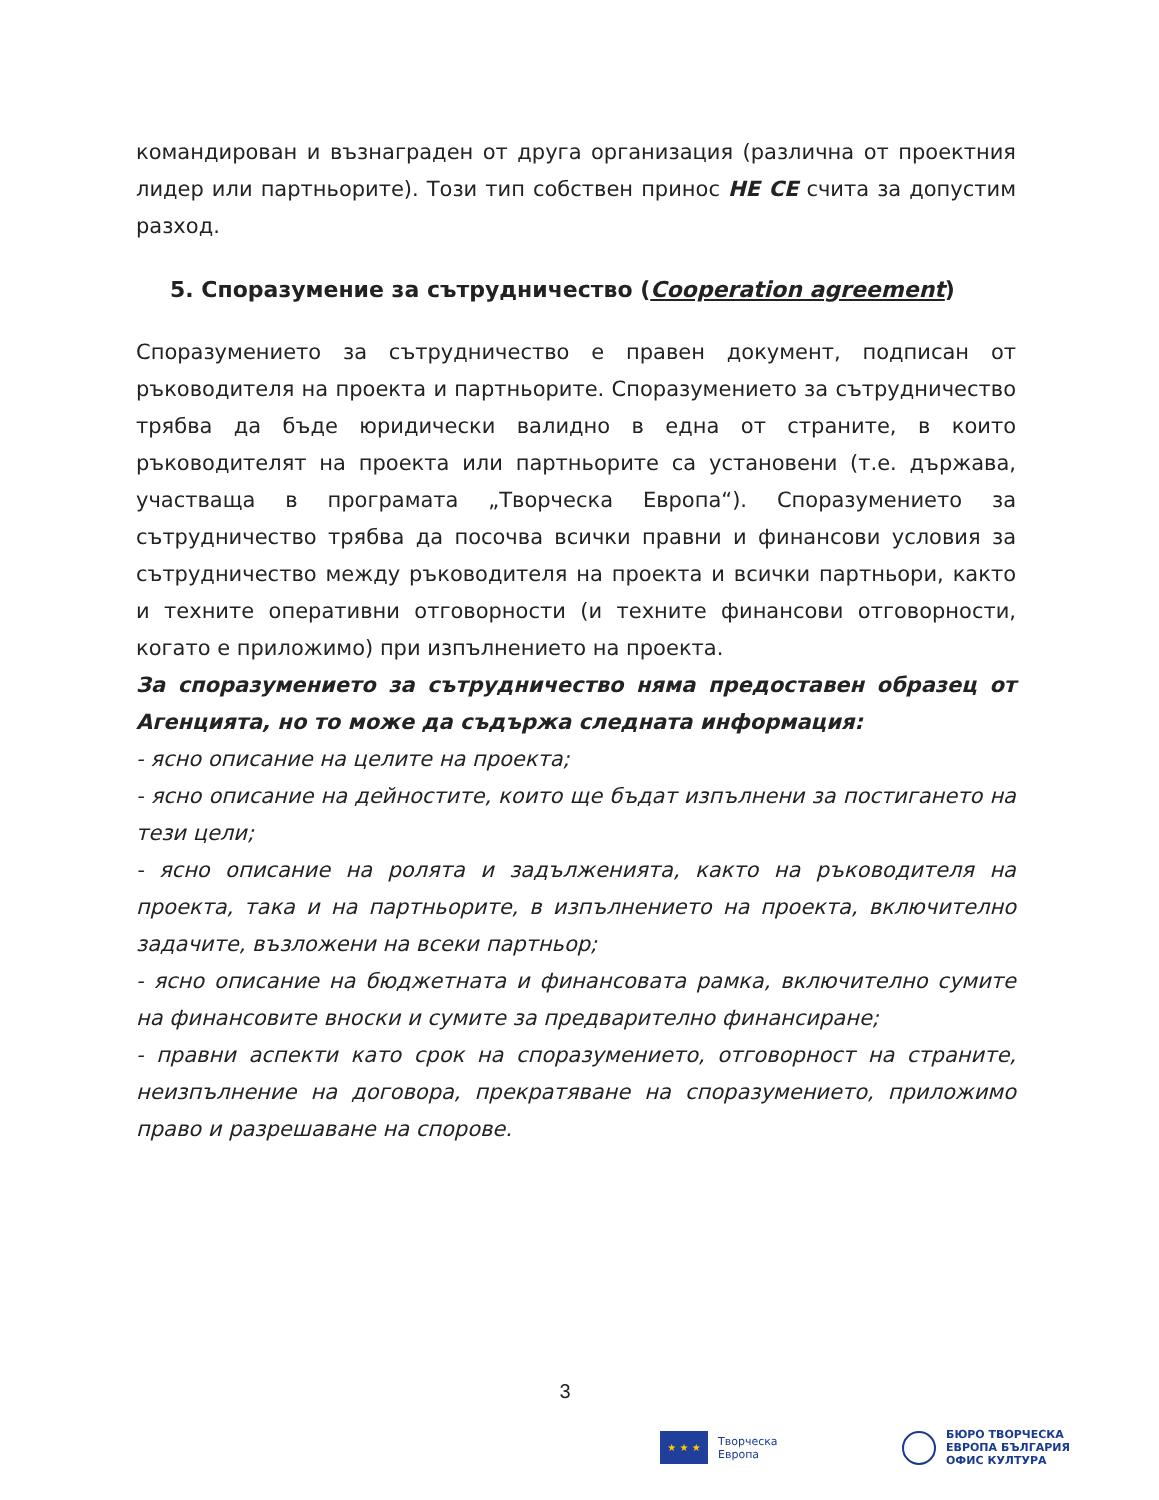командирован и възнаграден от друга организация (различна от проектния лидер или партньорите). Този тип собствен принос НЕ СЕ считa за допустим разход.
5. Споразумение за сътрудничество (Cooperation agreement)
Споразумението за сътрудничество е правен документ, подписан от ръководителя на проекта и партньорите. Споразумението за сътрудничество трябва да бъде юридически валидно в една от страните, в които ръководителят на проекта или партньорите са установени (т.е. държава, участваща в програмата „Творческа Европа“). Споразумението за сътрудничество трябва да посочва всички правни и финансови условия за сътрудничество между ръководителя на проекта и всички партньори, както и техните оперативни отговорности (и техните финансови отговорности, когато е приложимо) при изпълнението на проекта.
За споразумението за сътрудничество няма предоставен образец от Агенцията, но то може да съдържа следната информация:
- ясно описание на целите на проекта;
- ясно описание на дейностите, които ще бъдат изпълнени за постигането на тези цели;
- ясно описание на ролята и задълженията, както на ръководителя на проекта, така и на партньорите, в изпълнението на проекта, включително задачите, възложени на всеки партньор;
- ясно описание на бюджетната и финансовата рамка, включително сумите на финансовите вноски и сумите за предварително финансиране;
- правни аспекти като срок на споразумението, отговорност на страните, неизпълнение на договора, прекратяване на споразумението, приложимо право и разрешаване на спорове.
3
★ ★ ★
Творческа
Европа
БЮРО ТВОРЧЕСКА
ЕВРОПА БЪЛГАРИЯ
ОФИС КУЛТУРА